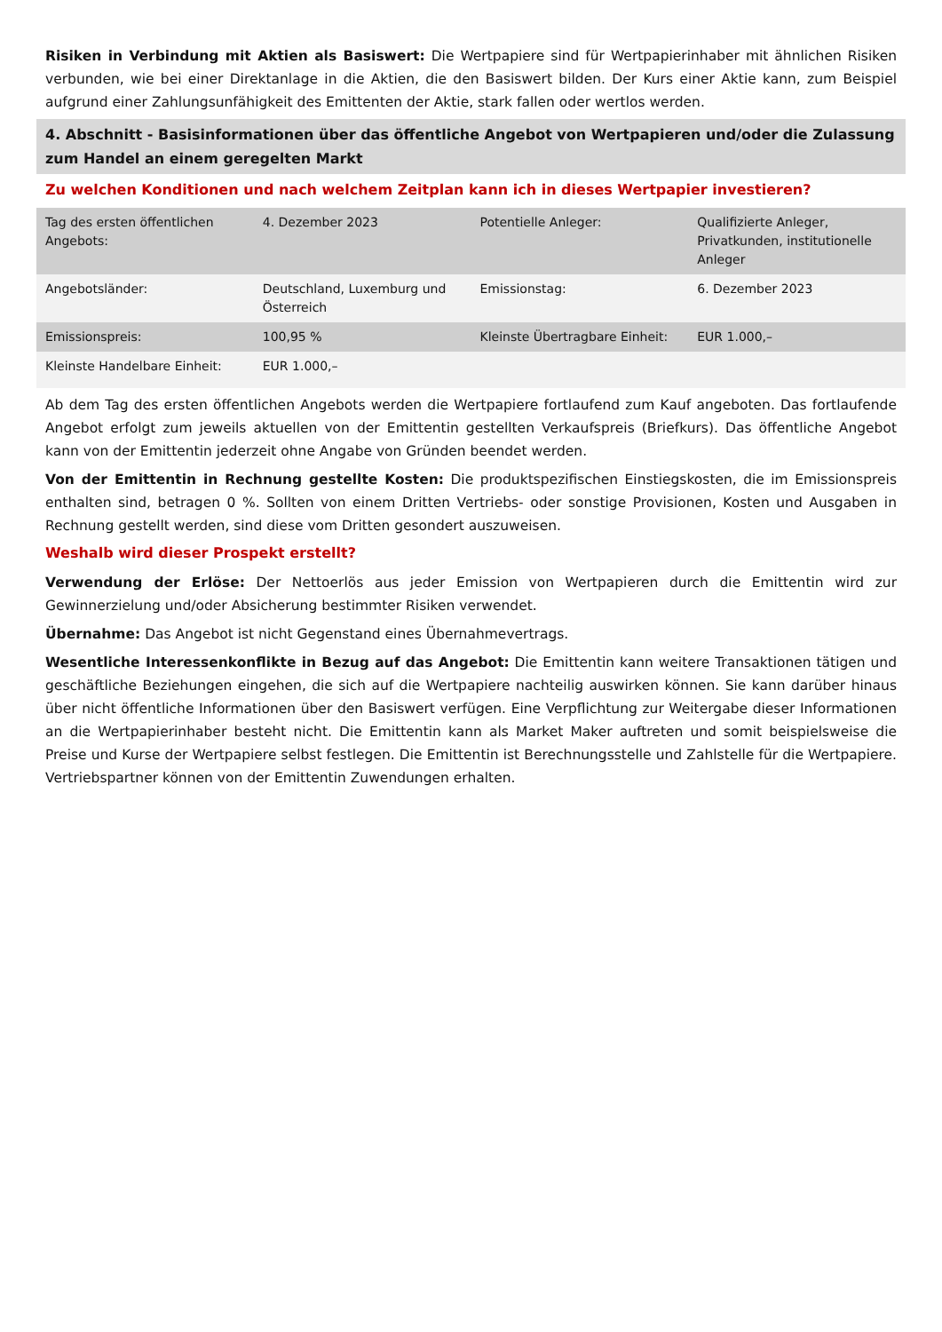Risiken in Verbindung mit Aktien als Basiswert: Die Wertpapiere sind für Wertpapierinhaber mit ähnlichen Risiken verbunden, wie bei einer Direktanlage in die Aktien, die den Basiswert bilden. Der Kurs einer Aktie kann, zum Beispiel aufgrund einer Zahlungsunfähigkeit des Emittenten der Aktie, stark fallen oder wertlos werden.
4. Abschnitt - Basisinformationen über das öffentliche Angebot von Wertpapieren und/oder die Zulassung zum Handel an einem geregelten Markt
Zu welchen Konditionen und nach welchem Zeitplan kann ich in dieses Wertpapier investieren?
| Tag des ersten öffentlichen Angebots: | 4. Dezember 2023 | Potentielle Anleger: | Qualifizierte Anleger, Privatkunden, institutionelle Anleger |
| Angebotsländer: | Deutschland, Luxemburg und Österreich | Emissionstag: | 6. Dezember 2023 |
| Emissionspreis: | 100,95 % | Kleinste Übertragbare Einheit: | EUR 1.000,– |
| Kleinste Handelbare Einheit: | EUR 1.000,– | | |
Ab dem Tag des ersten öffentlichen Angebots werden die Wertpapiere fortlaufend zum Kauf angeboten. Das fortlaufende Angebot erfolgt zum jeweils aktuellen von der Emittentin gestellten Verkaufspreis (Briefkurs). Das öffentliche Angebot kann von der Emittentin jederzeit ohne Angabe von Gründen beendet werden.
Von der Emittentin in Rechnung gestellte Kosten: Die produktspezifischen Einstiegskosten, die im Emissionspreis enthalten sind, betragen 0 %. Sollten von einem Dritten Vertriebs- oder sonstige Provisionen, Kosten und Ausgaben in Rechnung gestellt werden, sind diese vom Dritten gesondert auszuweisen.
Weshalb wird dieser Prospekt erstellt?
Verwendung der Erlöse: Der Nettoerlös aus jeder Emission von Wertpapieren durch die Emittentin wird zur Gewinnerzielung und/oder Absicherung bestimmter Risiken verwendet.
Übernahme: Das Angebot ist nicht Gegenstand eines Übernahmevertrags.
Wesentliche Interessenkonflikte in Bezug auf das Angebot: Die Emittentin kann weitere Transaktionen tätigen und geschäftliche Beziehungen eingehen, die sich auf die Wertpapiere nachteilig auswirken können. Sie kann darüber hinaus über nicht öffentliche Informationen über den Basiswert verfügen. Eine Verpflichtung zur Weitergabe dieser Informationen an die Wertpapierinhaber besteht nicht. Die Emittentin kann als Market Maker auftreten und somit beispielsweise die Preise und Kurse der Wertpapiere selbst festlegen. Die Emittentin ist Berechnungsstelle und Zahlstelle für die Wertpapiere. Vertriebspartner können von der Emittentin Zuwendungen erhalten.